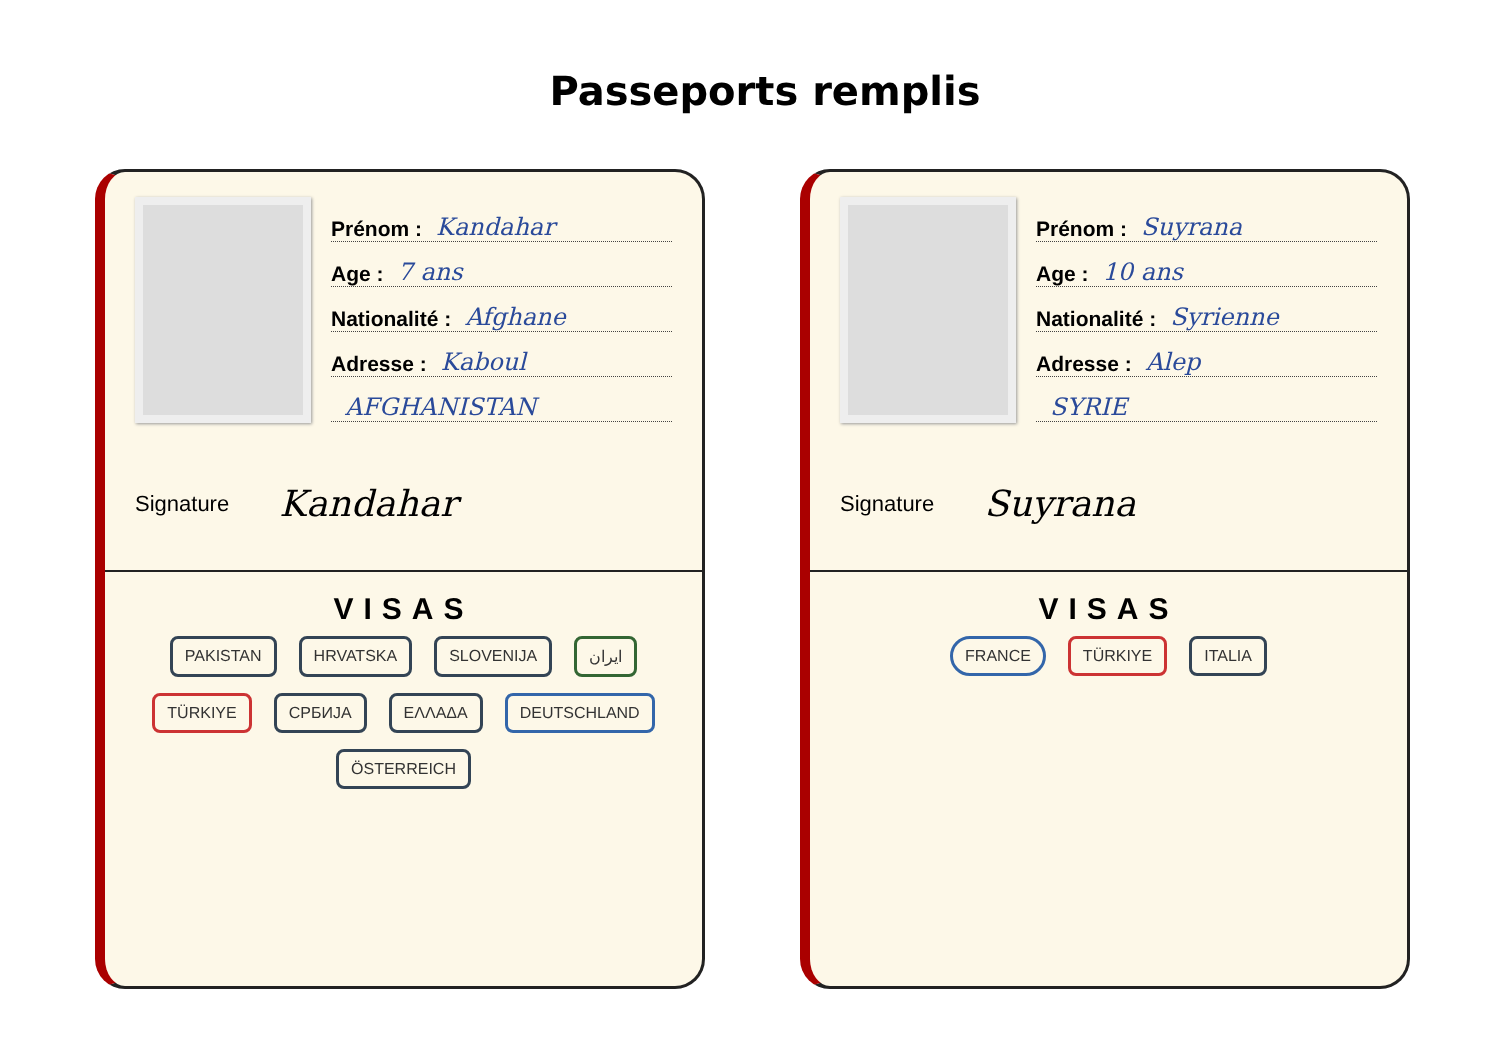Passeports remplis
Prénom : Kandahar
Age : 7 ans
Nationalité : Afghane
Adresse : Kaboul
AFGHANISTAN
Signature Kandahar
VISAS
PAKISTAN HRVATSKA SLOVENIJA ایران TÜRKIYE СРБИЈА ΕΛΛΑΔΑ DEUTSCHLAND ÖSTERREICH
Prénom : Suyrana
Age : 10 ans
Nationalité : Syrienne
Adresse : Alep
SYRIE
Signature Suyrana
VISAS
FRANCE TÜRKIYE ITALIA